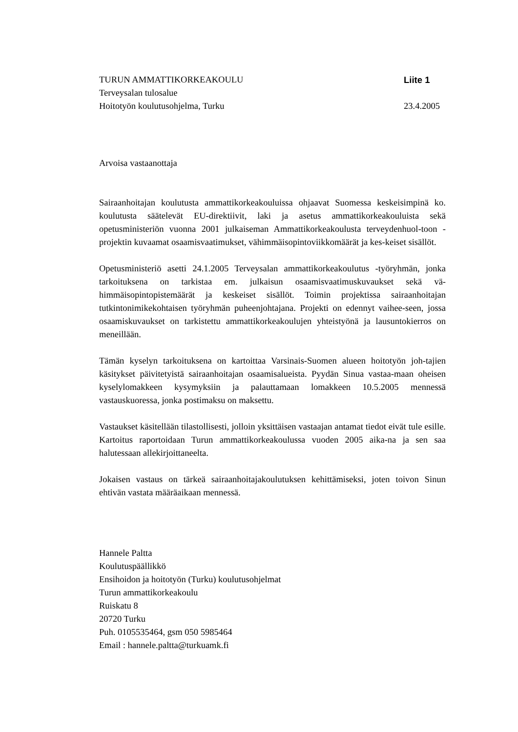TURUN AMMATTIKORKEAKOULU Liite 1
Terveysalan tulosalue
Hoitotyön koulutusohjelma, Turku 23.4.2005
Arvoisa vastaanottaja
Sairaanhoitajan koulutusta ammattikorkeakouluissa ohjaavat Suomessa keskeisimpinä ko. koulutusta säätelevät EU-direktiivit, laki ja asetus ammattikorkeakouluista sekä opetusministeriön vuonna 2001 julkaiseman Ammattikorkeakoulusta terveydenhuol-toon -projektin kuvaamat osaamisvaatimukset, vähimmäisopintoviikkomäärät ja kes-keiset sisällöt.
Opetusministeriö asetti 24.1.2005 Terveysalan ammattikorkeakoulutus -työryhmän, jonka tarkoituksena on tarkistaa em. julkaisun osaamisvaatimuskuvaukset sekä vä-himmäisopintopistemäärät ja keskeiset sisällöt. Toimin projektissa sairaanhoitajan tutkintonimikekohtaisen työryhmän puheenjohtajana. Projekti on edennyt vaihee-seen, jossa osaamiskuvaukset on tarkistettu ammattikorkeakoulujen yhteistyönä ja lausuntokierros on meneillään.
Tämän kyselyn tarkoituksena on kartoittaa Varsinais-Suomen alueen hoitotyön joh-tajien käsitykset päivitetyistä sairaanhoitajan osaamisalueista. Pyydän Sinua vastaa-maan oheisen kyselylomakkeen kysymyksiin ja palauttamaan lomakkeen 10.5.2005 mennessä vastauskuoressa, jonka postimaksu on maksettu.
Vastaukset käsitellään tilastollisesti, jolloin yksittäisen vastaajan antamat tiedot eivät tule esille. Kartoitus raportoidaan Turun ammattikorkeakoulussa vuoden 2005 aika-na ja sen saa halutessaan allekirjoittaneelta.
Jokaisen vastaus on tärkeä sairaanhoitajakoulutuksen kehittämiseksi, joten toivon Sinun ehtivän vastata määräaikaan mennessä.
Hannele Paltta
Koulutuspäällikkö
Ensihoidon ja hoitotyön (Turku) koulutusohjelmat
Turun ammattikorkeakoulu
Ruiskatu 8
20720 Turku
Puh. 0105535464, gsm 050 5985464
Email : hannele.paltta@turkuamk.fi